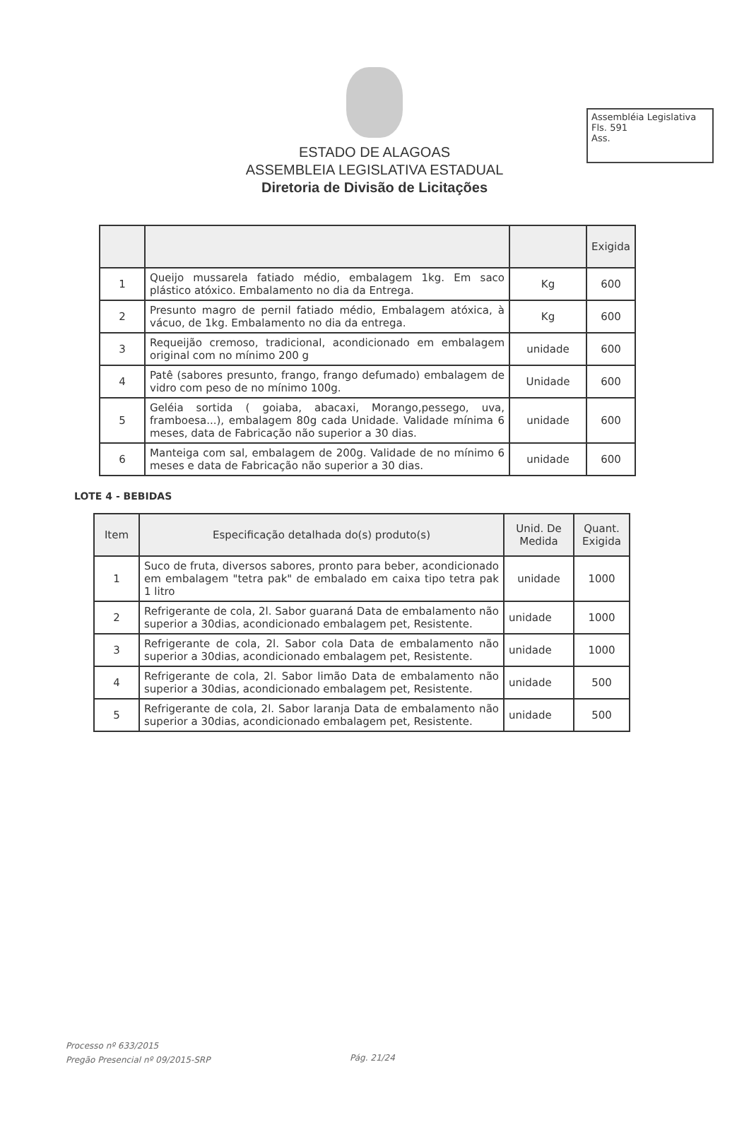Assembléia Legislativa
Fls. 591
Ass.
ESTADO DE ALAGOAS
ASSEMBLEIA LEGISLATIVA ESTADUAL
Diretoria de Divisão de Licitações
| | | | Exigida |
| --- | --- | --- | --- |
| 1 | Queijo mussarela fatiado médio, embalagem 1kg. Em saco plástico atóxico. Embalamento no dia da Entrega. | Kg | 600 |
| 2 | Presunto magro de pernil fatiado médio, Embalagem atóxica, à vácuo, de 1kg. Embalamento no dia da entrega. | Kg | 600 |
| 3 | Requeijão cremoso, tradicional, acondicionado em embalagem original com no mínimo 200 g | unidade | 600 |
| 4 | Patê (sabores presunto, frango, frango defumado) embalagem de vidro com peso de no mínimo 100g. | Unidade | 600 |
| 5 | Geléia sortida ( goiaba, abacaxi, Morango,pessego, uva, framboesa...), embalagem 80g cada Unidade. Validade mínima 6 meses, data de Fabricação não superior a 30 dias. | unidade | 600 |
| 6 | Manteiga com sal, embalagem de 200g. Validade de no mínimo 6 meses e data de Fabricação não superior a 30 dias. | unidade | 600 |
LOTE 4 - BEBIDAS
| Item | Especificação detalhada do(s) produto(s) | Unid. De Medida | Quant. Exigida |
| --- | --- | --- | --- |
| 1 | Suco de fruta, diversos sabores, pronto para beber, acondicionado em embalagem "tetra pak" de embalado em caixa tipo tetra pak 1 litro | unidade | 1000 |
| 2 | Refrigerante de cola, 2l. Sabor guaraná Data de embalamento não superior a 30dias, acondicionado embalagem pet, Resistente. | unidade | 1000 |
| 3 | Refrigerante de cola, 2l. Sabor cola Data de embalamento não superior a 30dias, acondicionado embalagem pet, Resistente. | unidade | 1000 |
| 4 | Refrigerante de cola, 2l. Sabor limão Data de embalamento não superior a 30dias, acondicionado embalagem pet, Resistente. | unidade | 500 |
| 5 | Refrigerante de cola, 2l. Sabor laranja Data de embalamento não superior a 30dias, acondicionado embalagem pet, Resistente. | unidade | 500 |
Processo nº 633/2015
Pregão Presencial nº 09/2015-SRP
Pág. 21/24